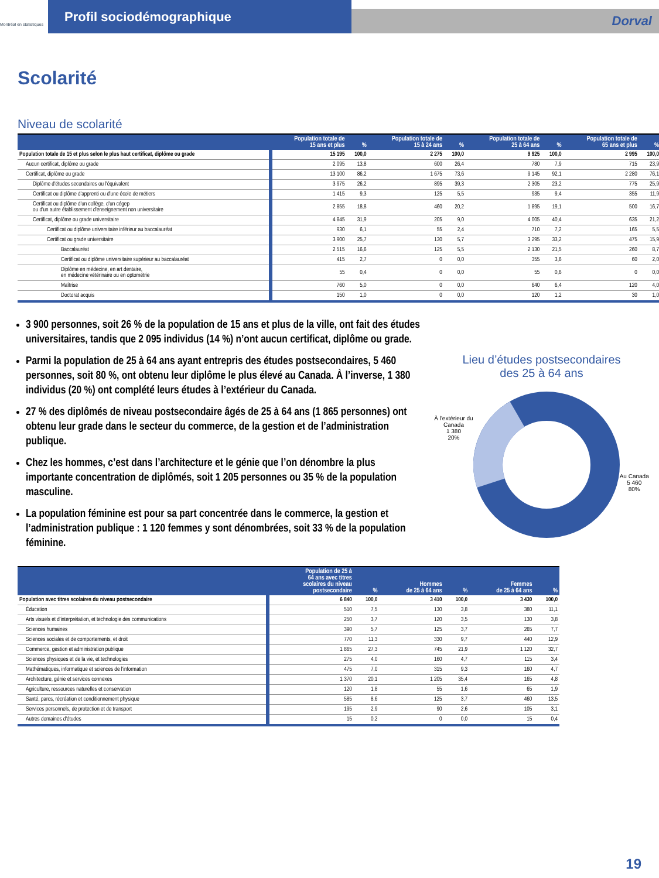Montréal en statistiques
Profil sociodémographique
Dorval
Scolarité
Niveau de scolarité
| | Population totale de 15 ans et plus | % | Population totale de 15 à 24 ans | % | Population totale de 25 à 64 ans | % | Population totale de 65 ans et plus | % |
| --- | --- | --- | --- | --- | --- | --- | --- | --- |
| Population totale de 15 et plus selon le plus haut certificat, diplôme ou grade | 15 195 | 100,0 | 2 275 | 100,0 | 9 925 | 100,0 | 2 995 | 100,0 |
| Aucun certificat, diplôme ou grade | 2 095 | 13,8 | 600 | 26,4 | 780 | 7,9 | 715 | 23,9 |
| Certificat, diplôme ou grade | 13 100 | 86,2 | 1 675 | 73,6 | 9 145 | 92,1 | 2 280 | 76,1 |
| Diplôme d'études secondaires ou l'équivalent | 3 975 | 26,2 | 895 | 39,3 | 2 305 | 23,2 | 775 | 25,9 |
| Certificat ou diplôme d'apprenti ou d'une école de métiers | 1 415 | 9,3 | 125 | 5,5 | 935 | 9,4 | 355 | 11,9 |
| Certificat ou diplôme d'un collège, d'un cégep ou d'un autre établissement d'enseignement non universitaire | 2 855 | 18,8 | 460 | 20,2 | 1 895 | 19,1 | 500 | 16,7 |
| Certificat, diplôme ou grade universitaire | 4 845 | 31,9 | 205 | 9,0 | 4 005 | 40,4 | 635 | 21,2 |
| Certificat ou diplôme universitaire inférieur au baccalauréat | 930 | 6,1 | 55 | 2,4 | 710 | 7,2 | 165 | 5,5 |
| Certificat ou grade universitaire | 3 900 | 25,7 | 130 | 5,7 | 3 295 | 33,2 | 475 | 15,9 |
| Baccalauréat | 2 515 | 16,6 | 125 | 5,5 | 2 130 | 21,5 | 260 | 8,7 |
| Certificat ou diplôme universitaire supérieur au baccalauréat | 415 | 2,7 | 0 | 0,0 | 355 | 3,6 | 60 | 2,0 |
| Diplôme en médecine, en art dentaire, en médecine vétérinaire ou en optométrie | 55 | 0,4 | 0 | 0,0 | 55 | 0,6 | 0 | 0,0 |
| Maîtrise | 760 | 5,0 | 0 | 0,0 | 640 | 6,4 | 120 | 4,0 |
| Doctorat acquis | 150 | 1,0 | 0 | 0,0 | 120 | 1,2 | 30 | 1,0 |
3 900 personnes, soit 26 % de la population de 15 ans et plus de la ville, ont fait des études universitaires, tandis que 2 095 individus (14 %) n’ont aucun certificat, diplôme ou grade.
Parmi la population de 25 à 64 ans ayant entrepris des études postsecondaires, 5 460 personnes, soit 80 %, ont obtenu leur diplôme le plus élevé au Canada. À l’inverse, 1 380 individus (20 %) ont complété leurs études à l’extérieur du Canada.
27 % des diplômés de niveau postsecondaire âgés de 25 à 64 ans (1 865 personnes) ont obtenu leur grade dans le secteur du commerce, de la gestion et de l’administration publique.
Chez les hommes, c’est dans l’architecture et le génie que l’on dénombre la plus importante concentration de diplômés, soit 1 205 personnes ou 35 % de la population masculine.
La population féminine est pour sa part concentrée dans le commerce, la gestion et l’administration publique : 1 120 femmes y sont dénombrées, soit 33 % de la population féminine.
Lieu d’études postsecondaires
des 25 à 64 ans
À l'extérieur du
Canada
1 380
20%
Au Canada
5 460
80%
| | Population de 25 à 64 ans avec titres scolaires du niveau postsecondaire | % | Hommes de 25 à 64 ans | % | Femmes de 25 à 64 ans | % |
| --- | --- | --- | --- | --- | --- | --- |
| Population avec titres scolaires du niveau postsecondaire | 6 840 | 100,0 | 3 410 | 100,0 | 3 430 | 100,0 |
| Éducation | 510 | 7,5 | 130 | 3,8 | 380 | 11,1 |
| Arts visuels et d'interprétation, et technologie des communications | 250 | 3,7 | 120 | 3,5 | 130 | 3,8 |
| Sciences humaines | 390 | 5,7 | 125 | 3,7 | 265 | 7,7 |
| Sciences sociales et de comportements, et droit | 770 | 11,3 | 330 | 9,7 | 440 | 12,9 |
| Commerce, gestion et administration publique | 1 865 | 27,3 | 745 | 21,9 | 1 120 | 32,7 |
| Sciences physiques et de la vie, et technologies | 275 | 4,0 | 160 | 4,7 | 115 | 3,4 |
| Mathématiques, informatique et sciences de l'information | 475 | 7,0 | 315 | 9,3 | 160 | 4,7 |
| Architecture, génie et services connexes | 1 370 | 20,1 | 1 205 | 35,4 | 165 | 4,8 |
| Agriculture, ressources naturelles et conservation | 120 | 1,8 | 55 | 1,6 | 65 | 1,9 |
| Santé, parcs, récréation et conditionnement physique | 585 | 8,6 | 125 | 3,7 | 460 | 13,5 |
| Services personnels, de protection et de transport | 195 | 2,9 | 90 | 2,6 | 105 | 3,1 |
| Autres domaines d'études | 15 | 0,2 | 0 | 0,0 | 15 | 0,4 |
19